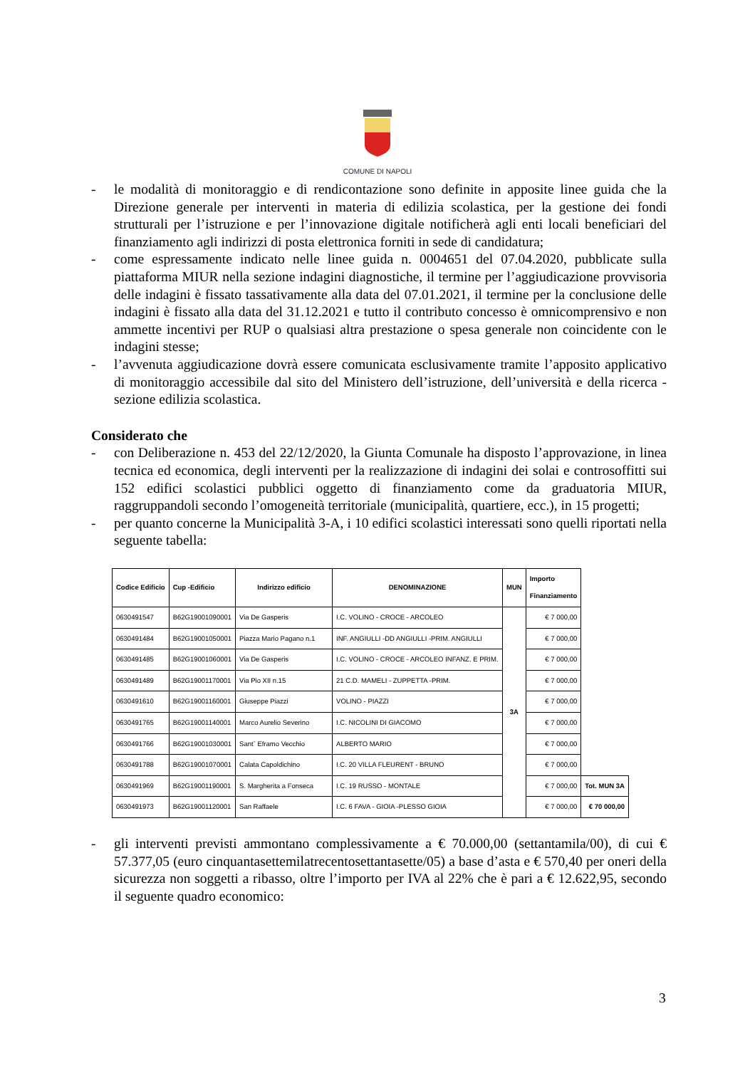COMUNE DI NAPOLI
- le modalità di monitoraggio e di rendicontazione sono definite in apposite linee guida che la Direzione generale per interventi in materia di edilizia scolastica, per la gestione dei fondi strutturali per l’istruzione e per l’innovazione digitale notificherà agli enti locali beneficiari del finanziamento agli indirizzi di posta elettronica forniti in sede di candidatura;
- come espressamente indicato nelle linee guida n. 0004651 del 07.04.2020, pubblicate sulla piattaforma MIUR nella sezione indagini diagnostiche, il termine per l’aggiudicazione provvisoria delle indagini è fissato tassativamente alla data del 07.01.2021, il termine per la conclusione delle indagini è fissato alla data del 31.12.2021 e tutto il contributo concesso è omnicomprensivo e non ammette incentivi per RUP o qualsiasi altra prestazione o spesa generale non coincidente con le indagini stesse;
- l’avvenuta aggiudicazione dovrà essere comunicata esclusivamente tramite l’apposito applicativo di monitoraggio accessibile dal sito del Ministero dell’istruzione, dell’università e della ricerca - sezione edilizia scolastica.
Considerato che
- con Deliberazione n. 453 del 22/12/2020, la Giunta Comunale ha disposto l’approvazione, in linea tecnica ed economica, degli interventi per la realizzazione di indagini dei solai e controsoffitti sui 152 edifici scolastici pubblici oggetto di finanziamento come da graduatoria MIUR, raggruppandoli secondo l’omogeneità territoriale (municipalità, quartiere, ecc.), in 15 progetti;
- per quanto concerne la Municipalità 3-A, i 10 edifici scolastici interessati sono quelli riportati nella seguente tabella:
| Codice Edificio | Cup -Edificio | Indirizzo edificio | DENOMINAZIONE | MUN | Importo Finanziamento | |
| --- | --- | --- | --- | --- | --- | --- |
| 0630491547 | B62G19001090001 | Via De Gasperis | I.C. VOLINO - CROCE - ARCOLEO | 3A | € 7 000,00 | |
| 0630491484 | B62G19001050001 | Piazza Mario Pagano n.1 | INF. ANGIULLI -DD ANGIULLI -PRIM. ANGIULLI | | € 7 000,00 | |
| 0630491485 | B62G19001060001 | Via De Gasperis | I.C. VOLINO - CROCE - ARCOLEO INFANZ. E PRIM. | | € 7 000,00 | |
| 0630491489 | B62G19001170001 | Via Pio XII n.15 | 21 C.D. MAMELI - ZUPPETTA -PRIM. | | € 7 000,00 | |
| 0630491610 | B62G19001160001 | Giuseppe Piazzi | VOLINO - PIAZZI | | € 7 000,00 | |
| 0630491765 | B62G19001140001 | Marco Aurelio Severino | I.C. NICOLINI DI GIACOMO | | € 7 000,00 | |
| 0630491766 | B62G19001030001 | Sant` Eframo Vecchio | ALBERTO MARIO | | € 7 000,00 | |
| 0630491788 | B62G19001070001 | Calata Capoldichino | I.C. 20 VILLA FLEURENT - BRUNO | | € 7 000,00 | |
| 0630491969 | B62G19001190001 | S. Margherita a Fonseca | I.C. 19 RUSSO - MONTALE | | € 7 000,00 | Tot. MUN 3A |
| 0630491973 | B62G19001120001 | San Raffaele | I.C. 6 FAVA - GIOIA -PLESSO GIOIA | | € 7 000,00 | € 70 000,00 |
- gli interventi previsti ammontano complessivamente a € 70.000,00 (settantamila/00), di cui € 57.377,05 (euro cinquantasettemilatrecentosettantasette/05) a base d’asta e € 570,40 per oneri della sicurezza non soggetti a ribasso, oltre l’importo per IVA al 22% che è pari a € 12.622,95, secondo il seguente quadro economico:
3